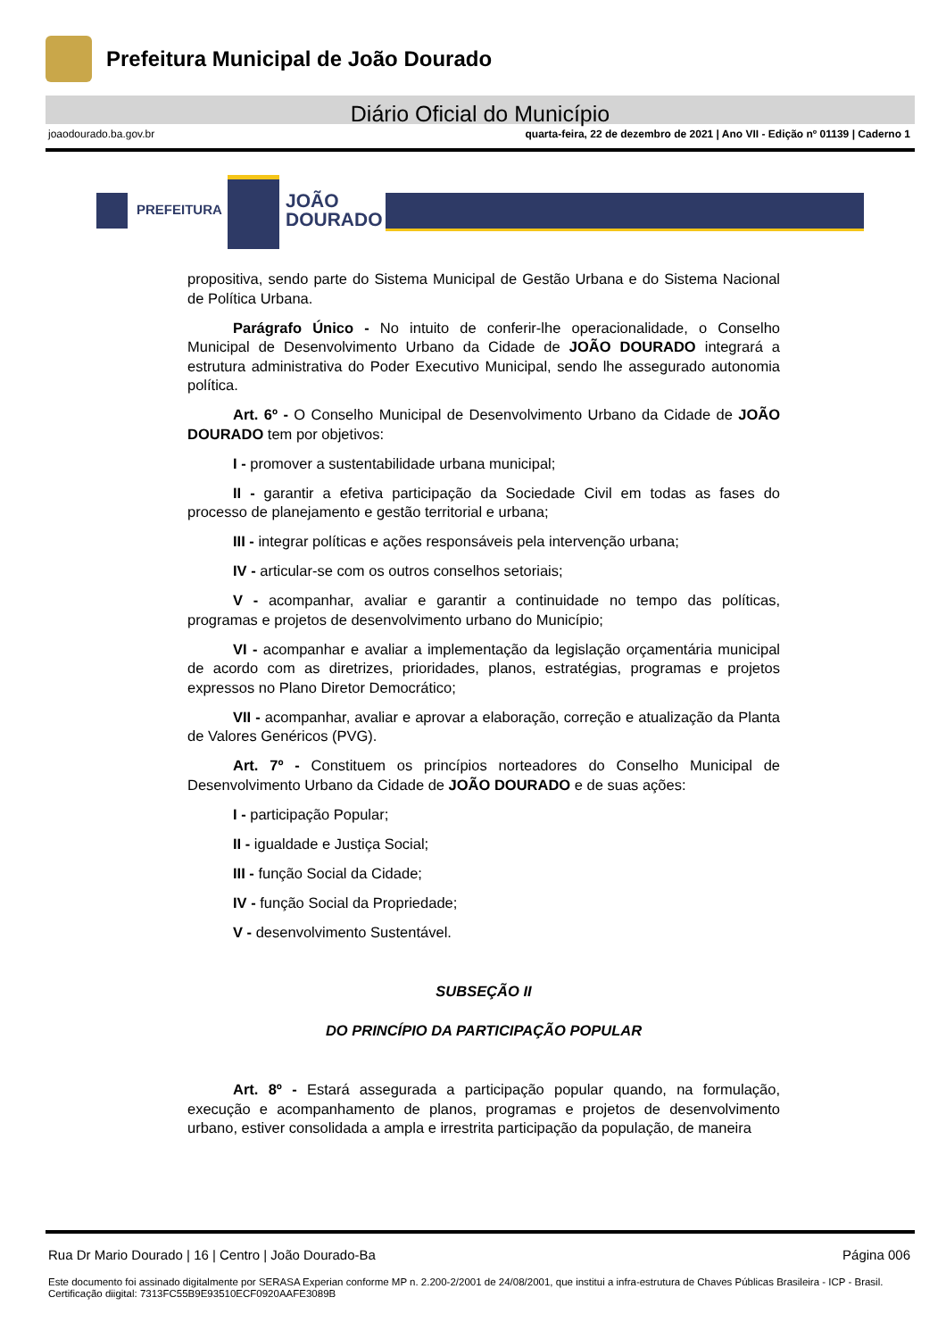Prefeitura Municipal de João Dourado
Diário Oficial do Município
joaodourado.ba.gov.br quarta-feira, 22 de dezembro de 2021 | Ano VII - Edição nº 01139 | Caderno 1
PREFEITURA
JOÃO
DOURADO
propositiva, sendo parte do Sistema Municipal de Gestão Urbana e do Sistema Nacional de Política Urbana.
Parágrafo Único - No intuito de conferir-lhe operacionalidade, o Conselho Municipal de Desenvolvimento Urbano da Cidade de JOÃO DOURADO integrará a estrutura administrativa do Poder Executivo Municipal, sendo lhe assegurado autonomia política.
Art. 6º - O Conselho Municipal de Desenvolvimento Urbano da Cidade de JOÃO DOURADO tem por objetivos:
I - promover a sustentabilidade urbana municipal;
II - garantir a efetiva participação da Sociedade Civil em todas as fases do processo de planejamento e gestão territorial e urbana;
III - integrar políticas e ações responsáveis pela intervenção urbana;
IV - articular-se com os outros conselhos setoriais;
V - acompanhar, avaliar e garantir a continuidade no tempo das políticas, programas e projetos de desenvolvimento urbano do Município;
VI - acompanhar e avaliar a implementação da legislação orçamentária municipal de acordo com as diretrizes, prioridades, planos, estratégias, programas e projetos expressos no Plano Diretor Democrático;
VII - acompanhar, avaliar e aprovar a elaboração, correção e atualização da Planta de Valores Genéricos (PVG).
Art. 7º - Constituem os princípios norteadores do Conselho Municipal de Desenvolvimento Urbano da Cidade de JOÃO DOURADO e de suas ações:
I - participação Popular;
II - igualdade e Justiça Social;
III - função Social da Cidade;
IV - função Social da Propriedade;
V - desenvolvimento Sustentável.
SUBSEÇÃO II
DO PRINCÍPIO DA PARTICIPAÇÃO POPULAR
Art. 8º - Estará assegurada a participação popular quando, na formulação, execução e acompanhamento de planos, programas e projetos de desenvolvimento urbano, estiver consolidada a ampla e irrestrita participação da população, de maneira
Rua Dr Mario Dourado | 16 | Centro | João Dourado-Ba Página 006
Este documento foi assinado digitalmente por SERASA Experian conforme MP n. 2.200-2/2001 de 24/08/2001, que institui a infra-estrutura de Chaves Públicas Brasileira - ICP - Brasil. Certificação diigital: 7313FC55B9E93510ECF0920AAFE3089B